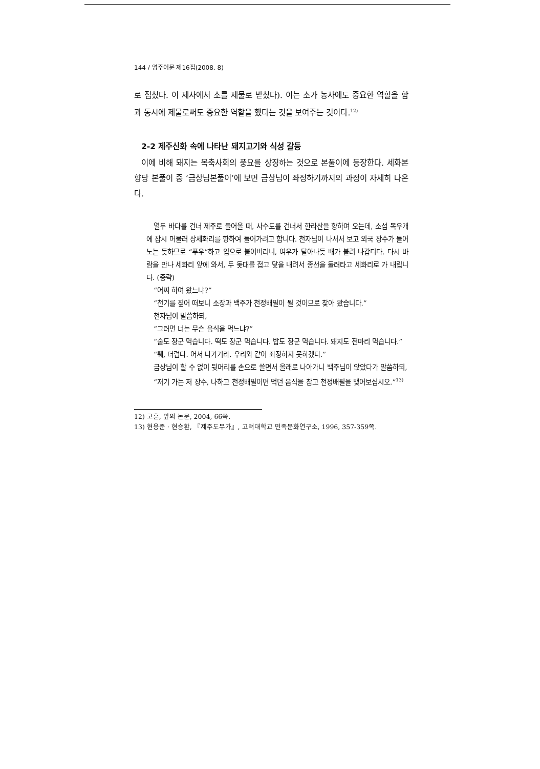144 / 영주어문 제16집(2008. 8)
로 점쳤다. 이 제사에서 소를 제물로 받쳤다). 이는 소가 농사에도 중요한 역할을 함과 동시에 제물로써도 중요한 역할을 했다는 것을 보여주는 것이다.<sup>12)</sup>
2-2 제주신화 속에 나타난 돼지고기와 식성 갈등
이에 비해 돼지는 목축사회의 풍요를 상징하는 것으로 본풀이에 등장한다. 세화본향당 본풀이 중 ‘금상님본풀이’에 보면 금상님이 좌정하기까지의 과정이 자세히 나온다.
열두 바다를 건너 제주로 들어올 때, 사수도를 건너서 한라산을 향하여 오는데, 소섬 목우개에 잠시 머물러 상세화리를 향하여 들어가려고 합니다. 천자님이 나서서 보고 외국 장수가 들어노는 듯하므로 “푸우”하고 입으로 불어버리니, 여우가 달아나듯 배가 불려 나갑디다. 다시 바람을 만나 세화리 앞에 와서, 두 돛대를 접고 닻을 내려서 종선을 둘러타고 세화리로 가 내립니다. (중략)
“어찌 하여 왔느냐?”
“천기를 짚어 떠보니 소장과 백주가 천정배필이 될 것이므로 찾아 왔습니다.”
천자님이 말씀하되,
“그러면 너는 무슨 음식을 먹느냐?”
“술도 장군 먹습니다. 떡도 장군 먹습니다. 밥도 장군 먹습니다. 돼지도 전마리 먹습니다.”
“퉤, 더럽다. 어서 나가거라. 우리와 같이 좌정하지 못하겠다.”
금상님이 할 수 없이 뒷머리를 손으로 쓸면서 올래로 나아가니 백주님이 앉았다가 말씀하되,
“저기 가는 저 장수, 나하고 천정배필이면 먹던 음식을 참고 천정배필을 맺어보십시오.”<sup>13)</sup>
12) 고훈, 앞의 논문, 2004, 66쪽.
13) 현용준 · 현승환, 『제주도무가』, 고려대학교 민족문화연구소, 1996, 357-359쪽.